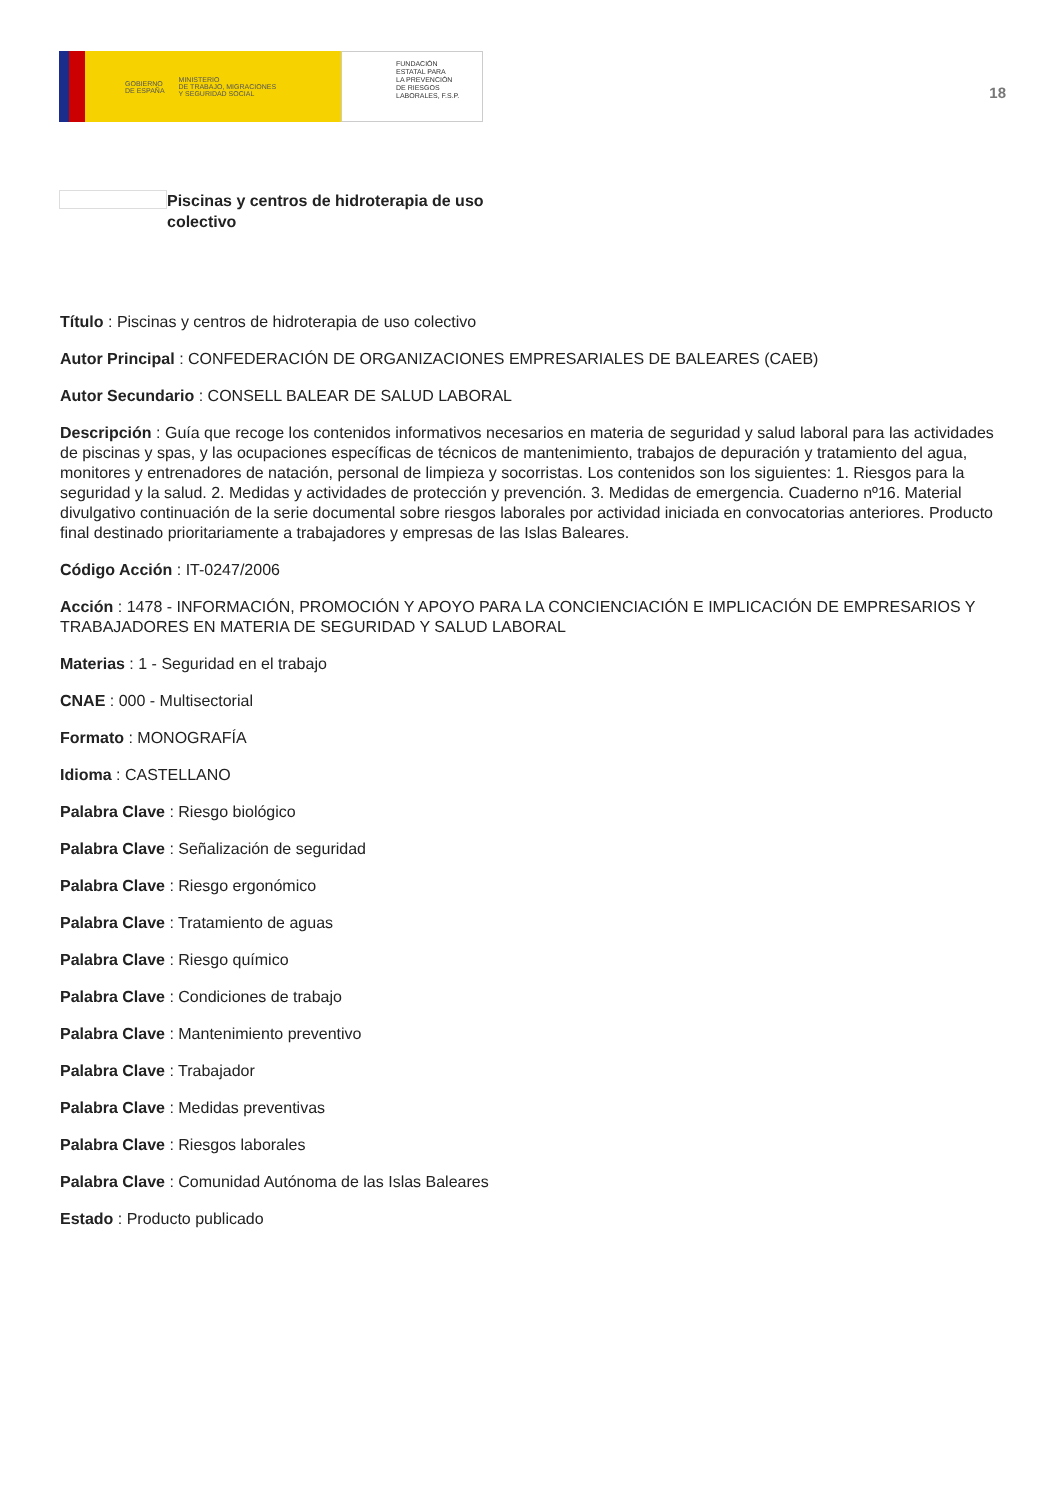GOBIERNO
DE ESPAÑA MINISTERIO
DE TRABAJO, MIGRACIONES
Y SEGURIDAD SOCIAL
FUNDACIÓN
ESTATAL PARA
LA PREVENCIÓN
DE RIESGOS
LABORALES, F.S.P.
18
Piscinas y centros de hidroterapia de uso colectivo
Título : Piscinas y centros de hidroterapia de uso colectivo
Autor Principal : CONFEDERACIÓN DE ORGANIZACIONES EMPRESARIALES DE BALEARES (CAEB)
Autor Secundario : CONSELL BALEAR DE SALUD LABORAL
Descripción : Guía que recoge los contenidos informativos necesarios en materia de seguridad y salud laboral para las actividades de piscinas y spas, y las ocupaciones específicas de técnicos de mantenimiento, trabajos de depuración y tratamiento del agua, monitores y entrenadores de natación, personal de limpieza y socorristas. Los contenidos son los siguientes: 1. Riesgos para la seguridad y la salud. 2. Medidas y actividades de protección y prevención. 3. Medidas de emergencia. Cuaderno nº16. Material divulgativo continuación de la serie documental sobre riesgos laborales por actividad iniciada en convocatorias anteriores. Producto final destinado prioritariamente a trabajadores y empresas de las Islas Baleares.
Código Acción : IT-0247/2006
Acción : 1478 - INFORMACIÓN, PROMOCIÓN Y APOYO PARA LA CONCIENCIACIÓN E IMPLICACIÓN DE EMPRESARIOS Y TRABAJADORES EN MATERIA DE SEGURIDAD Y SALUD LABORAL
Materias : 1 - Seguridad en el trabajo
CNAE : 000 - Multisectorial
Formato : MONOGRAFÍA
Idioma : CASTELLANO
Palabra Clave : Riesgo biológico
Palabra Clave : Señalización de seguridad
Palabra Clave : Riesgo ergonómico
Palabra Clave : Tratamiento de aguas
Palabra Clave : Riesgo químico
Palabra Clave : Condiciones de trabajo
Palabra Clave : Mantenimiento preventivo
Palabra Clave : Trabajador
Palabra Clave : Medidas preventivas
Palabra Clave : Riesgos laborales
Palabra Clave : Comunidad Autónoma de las Islas Baleares
Estado : Producto publicado